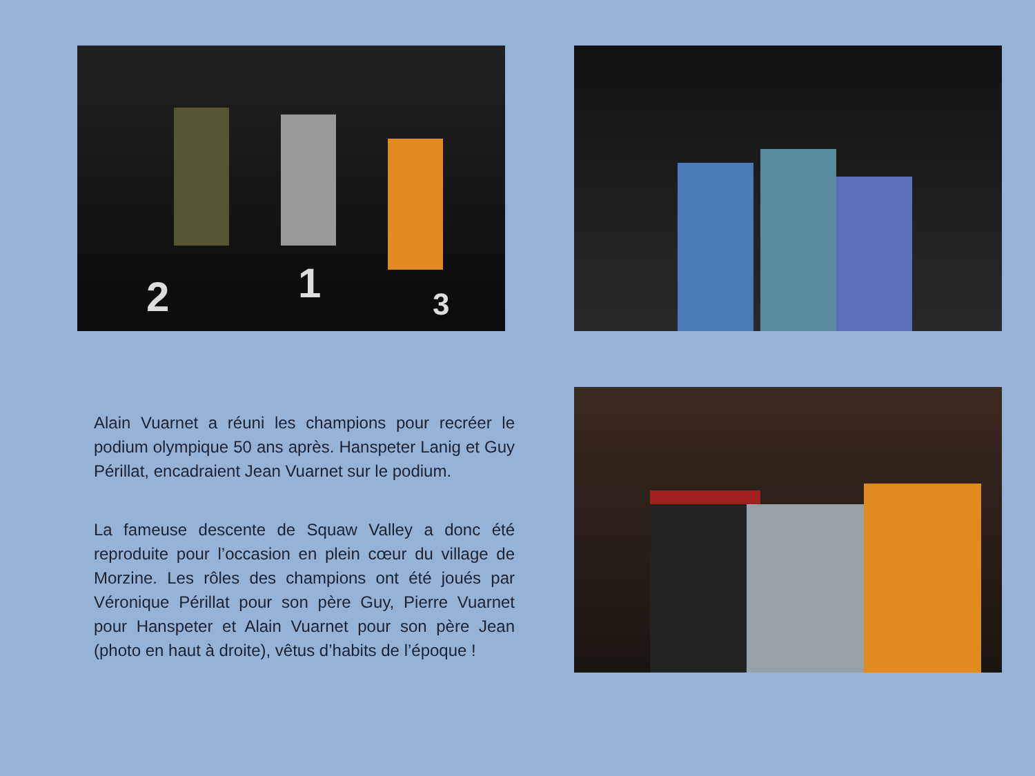2 1 3
Alain Vuarnet a réuni les champions pour recréer le podium olympique 50 ans après. Hanspeter Lanig et Guy Périllat, encadraient Jean Vuarnet sur le podium.
La fameuse descente de Squaw Valley a donc été reproduite pour l’occasion en plein cœur du village de Morzine. Les rôles des champions ont été joués par Véronique Périllat pour son père Guy, Pierre Vuarnet pour Hanspeter et Alain Vuarnet pour son père Jean (photo en haut à droite), vêtus d’habits de l’époque !